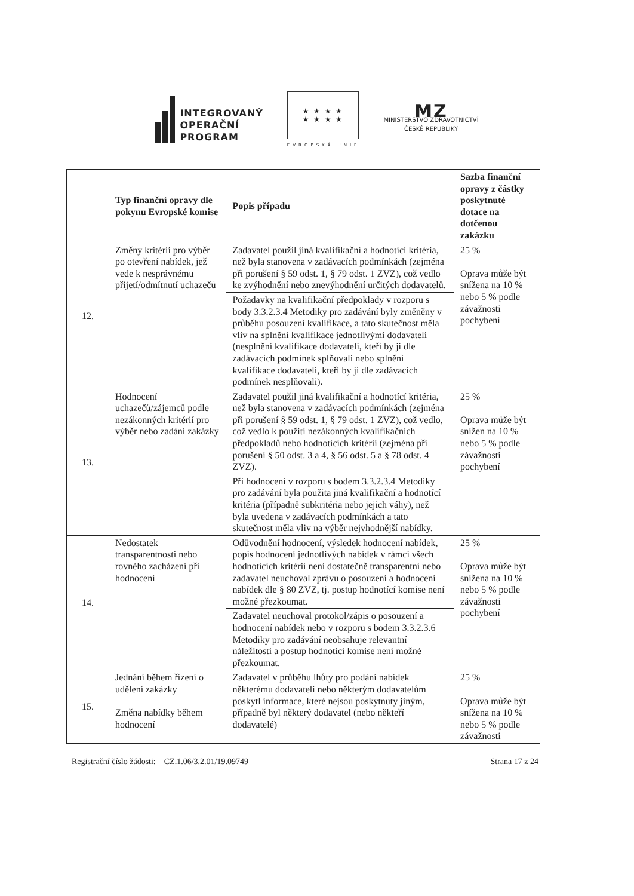INTEGROVANÝ
OPERAČNÍ
PROGRAM
★ ★ ★ ★
★ ★ ★ ★
EVROPSKÁ UNIE
MZ
MINISTERSTVO ZDRAVOTNICTVÍ
ČESKÉ REPUBLIKY
| | Typ finanční opravy dle pokynu Evropské komise | Popis případu | Sazba finanční opravy z částky poskytnuté dotace na dotčenou zakázku |
| --- | --- | --- | --- |
| 12. | Změny kritérii pro výběr po otevření nabídek, jež vede k nesprávnému přijetí/odmítnutí uchazečů | Zadavatel použil jiná kvalifikační a hodnotící kritéria, než byla stanovena v zadávacích podmínkách (zejména při porušení § 59 odst. 1, § 79 odst. 1 ZVZ), což vedlo ke zvýhodnění nebo znevýhodnění určitých dodavatelů. | 25 % Oprava může být snížena na 10 % nebo 5 % podle závažnosti pochybení |
| | | Požadavky na kvalifikační předpoklady v rozporu s body 3.3.2.3.4 Metodiky pro zadávání byly změněny v průběhu posouzení kvalifikace, a tato skutečnost měla vliv na splnění kvalifikace jednotlivými dodavateli (nesplnění kvalifikace dodavateli, kteří by ji dle zadávacích podmínek splňovali nebo splnění kvalifikace dodavateli, kteří by ji dle zadávacích podmínek nesplňovali). | |
| 13. | Hodnocení uchazečů/zájemců podle nezákonných kritérií pro výběr nebo zadání zakázky | Zadavatel použil jiná kvalifikační a hodnotící kritéria, než byla stanovena v zadávacích podmínkách (zejména při porušení § 59 odst. 1, § 79 odst. 1 ZVZ), což vedlo, což vedlo k použití nezákonných kvalifikačních předpokladů nebo hodnotících kritérii (zejména při porušení § 50 odst. 3 a 4, § 56 odst. 5 a § 78 odst. 4 ZVZ). | 25 % Oprava může být snížen na 10 % nebo 5 % podle závažnosti pochybení |
| | | Při hodnocení v rozporu s bodem 3.3.2.3.4 Metodiky pro zadávání byla použita jiná kvalifikační a hodnotící kritéria (případně subkritéria nebo jejich váhy), než byla uvedena v zadávacích podmínkách a tato skutečnost měla vliv na výběr nejvhodnější nabídky. | |
| 14. | Nedostatek transparentnosti nebo rovného zacházení při hodnocení | Odůvodnění hodnocení, výsledek hodnocení nabídek, popis hodnocení jednotlivých nabídek v rámci všech hodnotících kritérií není dostatečně transparentní nebo zadavatel neuchoval zprávu o posouzení a hodnocení nabídek dle § 80 ZVZ, tj. postup hodnotící komise není možné přezkoumat. | 25 % Oprava může být snížena na 10 % nebo 5 % podle závažnosti pochybení |
| | | Zadavatel neuchoval protokol/zápis o posouzení a hodnocení nabídek nebo v rozporu s bodem 3.3.2.3.6 Metodiky pro zadávání neobsahuje relevantní náležitosti a postup hodnotící komise není možné přezkoumat. | |
| 15. | Jednání během řízení o udělení zakázky Změna nabídky během hodnocení | Zadavatel v průběhu lhůty pro podání nabídek některému dodavateli nebo některým dodavatelům poskytl informace, které nejsou poskytnuty jiným, případně byl některý dodavatel (nebo někteří dodavatelé) | 25 % Oprava může být snížena na 10 % nebo 5 % podle závažnosti |
Registrační číslo žádosti: CZ.1.06/3.2.01/19.09749 Strana 17 z 24